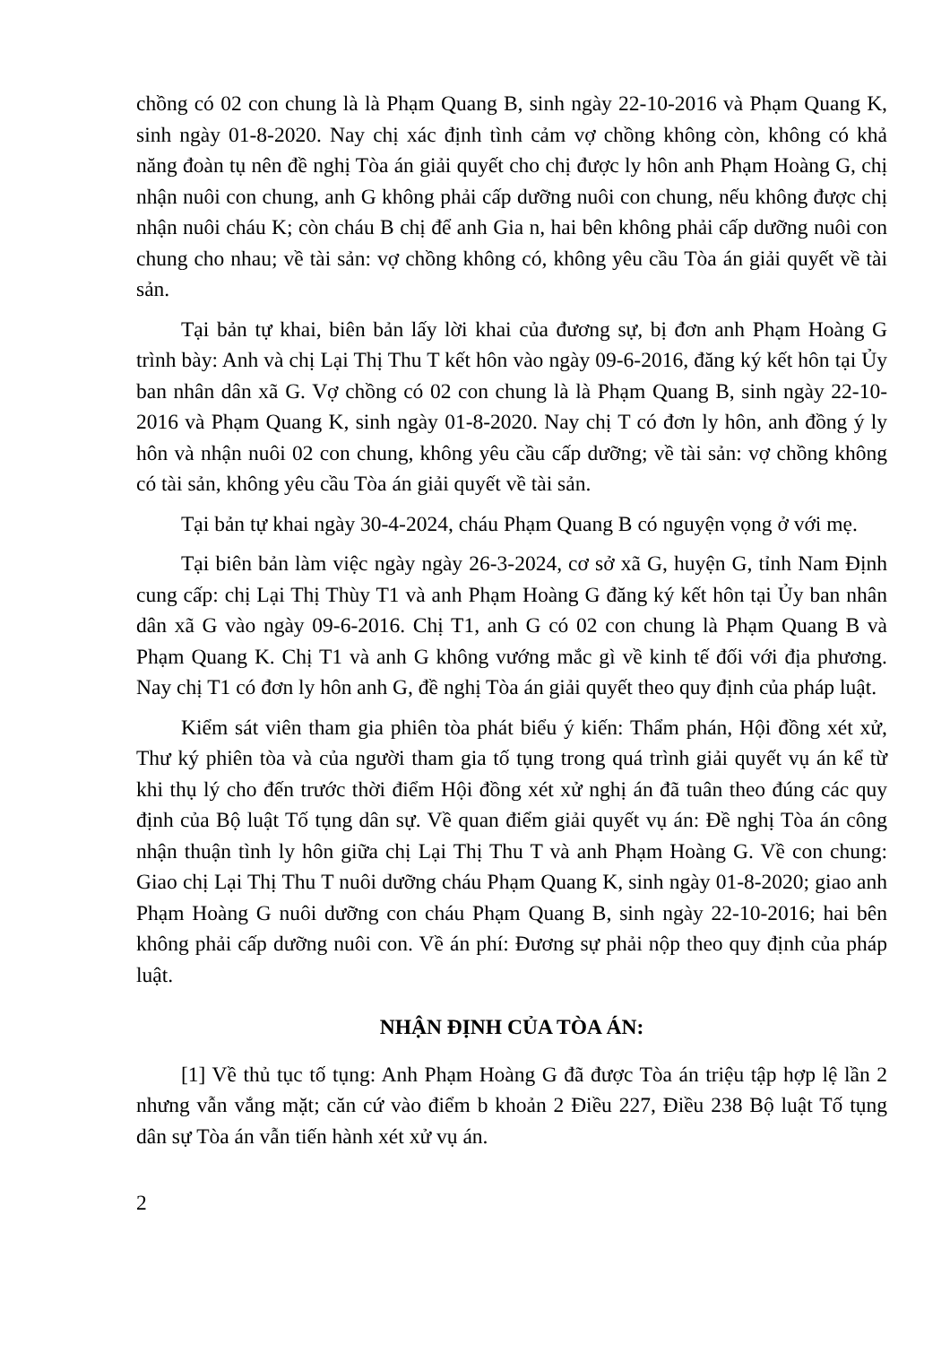chồng có 02 con chung là là Phạm Quang B, sinh ngày 22-10-2016 và Phạm Quang K, sinh ngày 01-8-2020. Nay chị xác định tình cảm vợ chồng không còn, không có khả năng đoàn tụ nên đề nghị Tòa án giải quyết cho chị được ly hôn anh Phạm Hoàng G, chị nhận nuôi con chung, anh G không phải cấp dưỡng nuôi con chung, nếu không được chị nhận nuôi cháu K; còn cháu B chị để anh Gia n, hai bên không phải cấp dưỡng nuôi con chung cho nhau; về tài sản: vợ chồng không có, không yêu cầu Tòa án giải quyết về tài sản.
Tại bản tự khai, biên bản lấy lời khai của đương sự, bị đơn anh Phạm Hoàng G trình bày: Anh và chị Lại Thị Thu T kết hôn vào ngày 09-6-2016, đăng ký kết hôn tại Ủy ban nhân dân xã G. Vợ chồng có 02 con chung là là Phạm Quang B, sinh ngày 22-10-2016 và Phạm Quang K, sinh ngày 01-8-2020. Nay chị T có đơn ly hôn, anh đồng ý ly hôn và nhận nuôi 02 con chung, không yêu cầu cấp dưỡng; về tài sản: vợ chồng không có tài sản, không yêu cầu Tòa án giải quyết về tài sản.
Tại bản tự khai ngày 30-4-2024, cháu Phạm Quang B có nguyện vọng ở với mẹ.
Tại biên bản làm việc ngày ngày 26-3-2024, cơ sở xã G, huyện G, tỉnh Nam Định cung cấp: chị Lại Thị Thùy T1 và anh Phạm Hoàng G đăng ký kết hôn tại Ủy ban nhân dân xã G vào ngày 09-6-2016. Chị T1, anh G có 02 con chung là Phạm Quang B và Phạm Quang K. Chị T1 và anh G không vướng mắc gì về kinh tế đối với địa phương. Nay chị T1 có đơn ly hôn anh G, đề nghị Tòa án giải quyết theo quy định của pháp luật.
Kiểm sát viên tham gia phiên tòa phát biểu ý kiến: Thẩm phán, Hội đồng xét xử, Thư ký phiên tòa và của người tham gia tố tụng trong quá trình giải quyết vụ án kể từ khi thụ lý cho đến trước thời điểm Hội đồng xét xử nghị án đã tuân theo đúng các quy định của Bộ luật Tố tụng dân sự. Về quan điểm giải quyết vụ án: Đề nghị Tòa án công nhận thuận tình ly hôn giữa chị Lại Thị Thu T và anh Phạm Hoàng G. Về con chung: Giao chị Lại Thị Thu T nuôi dưỡng cháu Phạm Quang K, sinh ngày 01-8-2020; giao anh Phạm Hoàng G nuôi dưỡng con cháu Phạm Quang B, sinh ngày 22-10-2016; hai bên không phải cấp dưỡng nuôi con. Về án phí: Đương sự phải nộp theo quy định của pháp luật.
NHẬN ĐỊNH CỦA TÒA ÁN:
[1] Về thủ tục tố tụng: Anh Phạm Hoàng G đã được Tòa án triệu tập hợp lệ lần 2 nhưng vẫn vắng mặt; căn cứ vào điểm b khoản 2 Điều 227, Điều 238 Bộ luật Tố tụng dân sự Tòa án vẫn tiến hành xét xử vụ án.
2